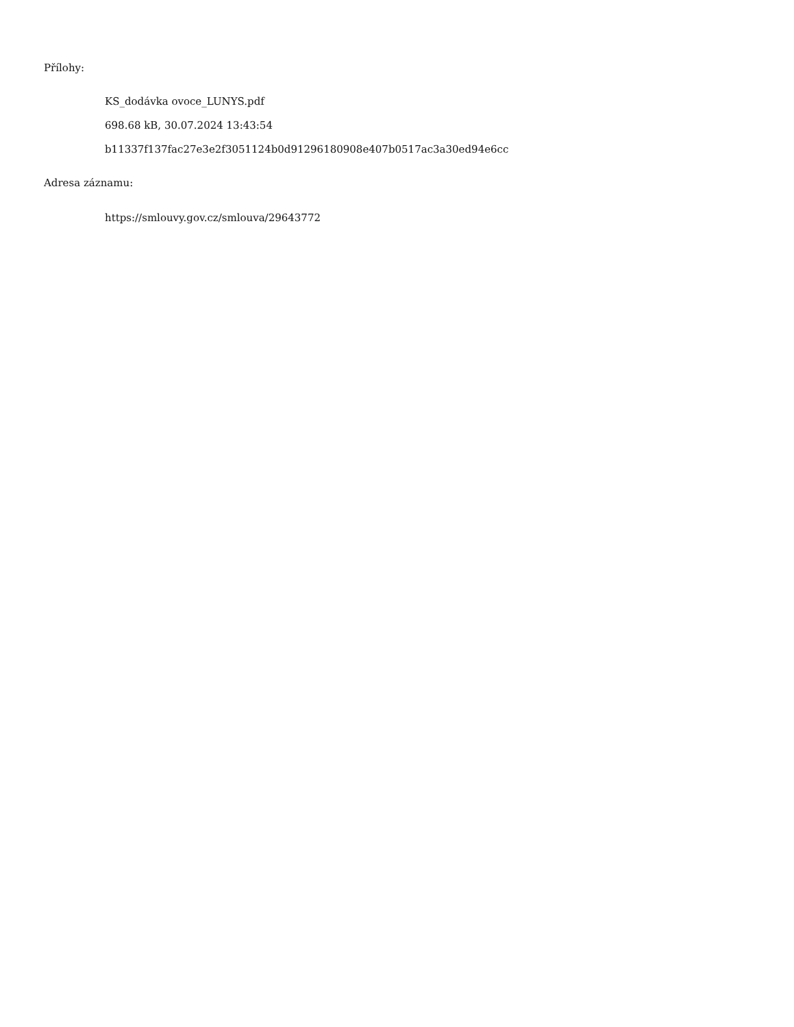Přílohy:
KS_dodávka ovoce_LUNYS.pdf
698.68 kB, 30.07.2024 13:43:54
b11337f137fac27e3e2f3051124b0d91296180908e407b0517ac3a30ed94e6cc
Adresa záznamu:
https://smlouvy.gov.cz/smlouva/29643772